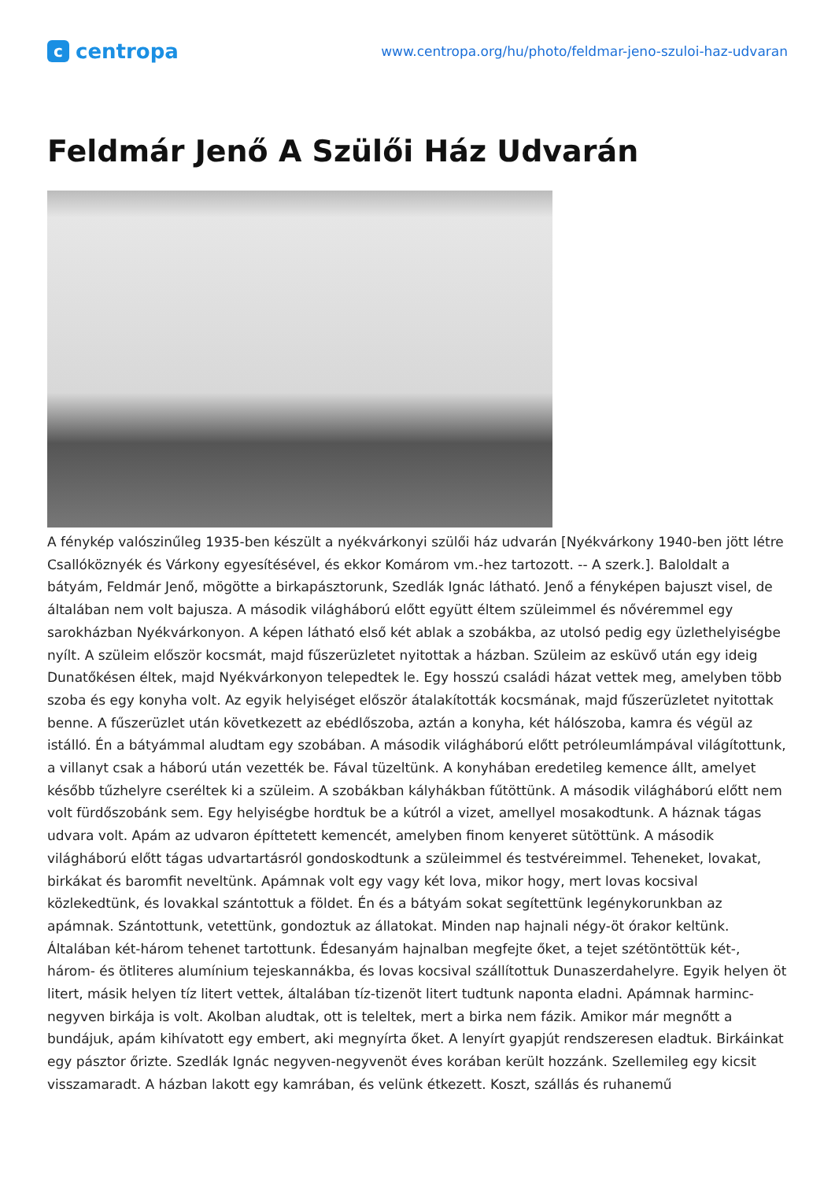ccentropa
www.centropa.org/hu/photo/feldmar-jeno-szuloi-haz-udvaran
Feldmár Jenő A Szülői Ház Udvarán
A fénykép valószinűleg 1935-ben készült a nyékvárkonyi szülői ház udvarán [Nyékvárkony 1940-ben jött létre Csallóköznyék és Várkony egyesítésével, és ekkor Komárom vm.-hez tartozott. -- A szerk.]. Baloldalt a bátyám, Feldmár Jenő, mögötte a birkapásztorunk, Szedlák Ignác látható. Jenő a fényképen bajuszt visel, de általában nem volt bajusza. A második világháború előtt együtt éltem szüleimmel és nővéremmel egy sarokházban Nyékvárkonyon. A képen látható első két ablak a szobákba, az utolsó pedig egy üzlethelyiségbe nyílt. A szüleim először kocsmát, majd fűszerüzletet nyitottak a házban. Szüleim az esküvő után egy ideig Dunatőkésen éltek, majd Nyékvárkonyon telepedtek le. Egy hosszú családi házat vettek meg, amelyben több szoba és egy konyha volt. Az egyik helyiséget először átalakították kocsmának, majd fűszerüzletet nyitottak benne. A fűszerüzlet után következett az ebédlőszoba, aztán a konyha, két hálószoba, kamra és végül az istálló. Én a bátyámmal aludtam egy szobában. A második világháború előtt petróleumlámpával világítottunk, a villanyt csak a háború után vezették be. Fával tüzeltünk. A konyhában eredetileg kemence állt, amelyet később tűzhelyre cseréltek ki a szüleim. A szobákban kályhákban fűtöttünk. A második világháború előtt nem volt fürdőszobánk sem. Egy helyiségbe hordtuk be a kútról a vizet, amellyel mosakodtunk. A háznak tágas udvara volt. Apám az udvaron építtetett kemencét, amelyben finom kenyeret sütöttünk. A második világháború előtt tágas udvartartásról gondoskodtunk a szüleimmel és testvéreimmel. Teheneket, lovakat, birkákat és baromfit neveltünk. Apámnak volt egy vagy két lova, mikor hogy, mert lovas kocsival közlekedtünk, és lovakkal szántottuk a földet. Én és a bátyám sokat segítettünk legénykorunkban az apámnak. Szántottunk, vetettünk, gondoztuk az állatokat. Minden nap hajnali négy-öt órakor keltünk. Általában két-három tehenet tartottunk. Édesanyám hajnalban megfejte őket, a tejet szétöntöttük két-, három- és ötliteres alumínium tejeskannákba, és lovas kocsival szállítottuk Dunaszerdahelyre. Egyik helyen öt litert, másik helyen tíz litert vettek, általában tíz-tizenöt litert tudtunk naponta eladni. Apámnak harminc-negyven birkája is volt. Akolban aludtak, ott is teleltek, mert a birka nem fázik. Amikor már megnőtt a bundájuk, apám kihívatott egy embert, aki megnyírta őket. A lenyírt gyapjút rendszeresen eladtuk. Birkáinkat egy pásztor őrizte. Szedlák Ignác negyven-negyvenöt éves korában került hozzánk. Szellemileg egy kicsit visszamaradt. A házban lakott egy kamrában, és velünk étkezett. Koszt, szállás és ruhanemű